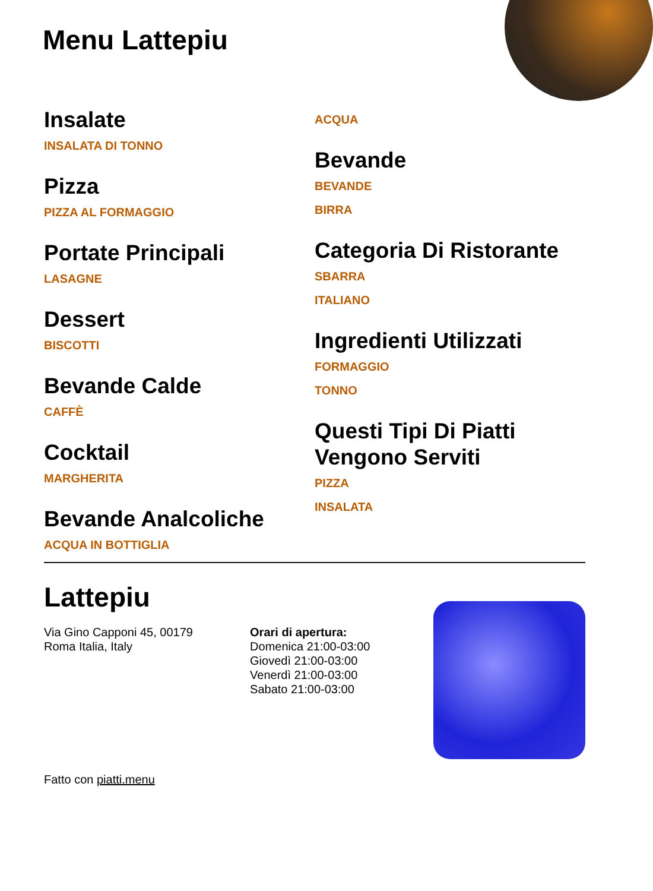Menu Lattepiu
Insalate
INSALATA DI TONNO
Pizza
PIZZA AL FORMAGGIO
Portate Principali
LASAGNE
Dessert
BISCOTTI
Bevande Calde
CAFFÈ
Cocktail
MARGHERITA
Bevande Analcoliche
ACQUA IN BOTTIGLIA
ACQUA
Bevande
BEVANDE
BIRRA
Categoria Di Ristorante
SBARRA
ITALIANO
Ingredienti Utilizzati
FORMAGGIO
TONNO
Questi Tipi Di Piatti Vengono Serviti
PIZZA
INSALATA
Lattepiu
Via Gino Capponi 45, 00179
Roma Italia, Italy
Fatto con piatti.menu
Orari di apertura:
Domenica 21:00-03:00
Giovedì 21:00-03:00
Venerdì 21:00-03:00
Sabato 21:00-03:00